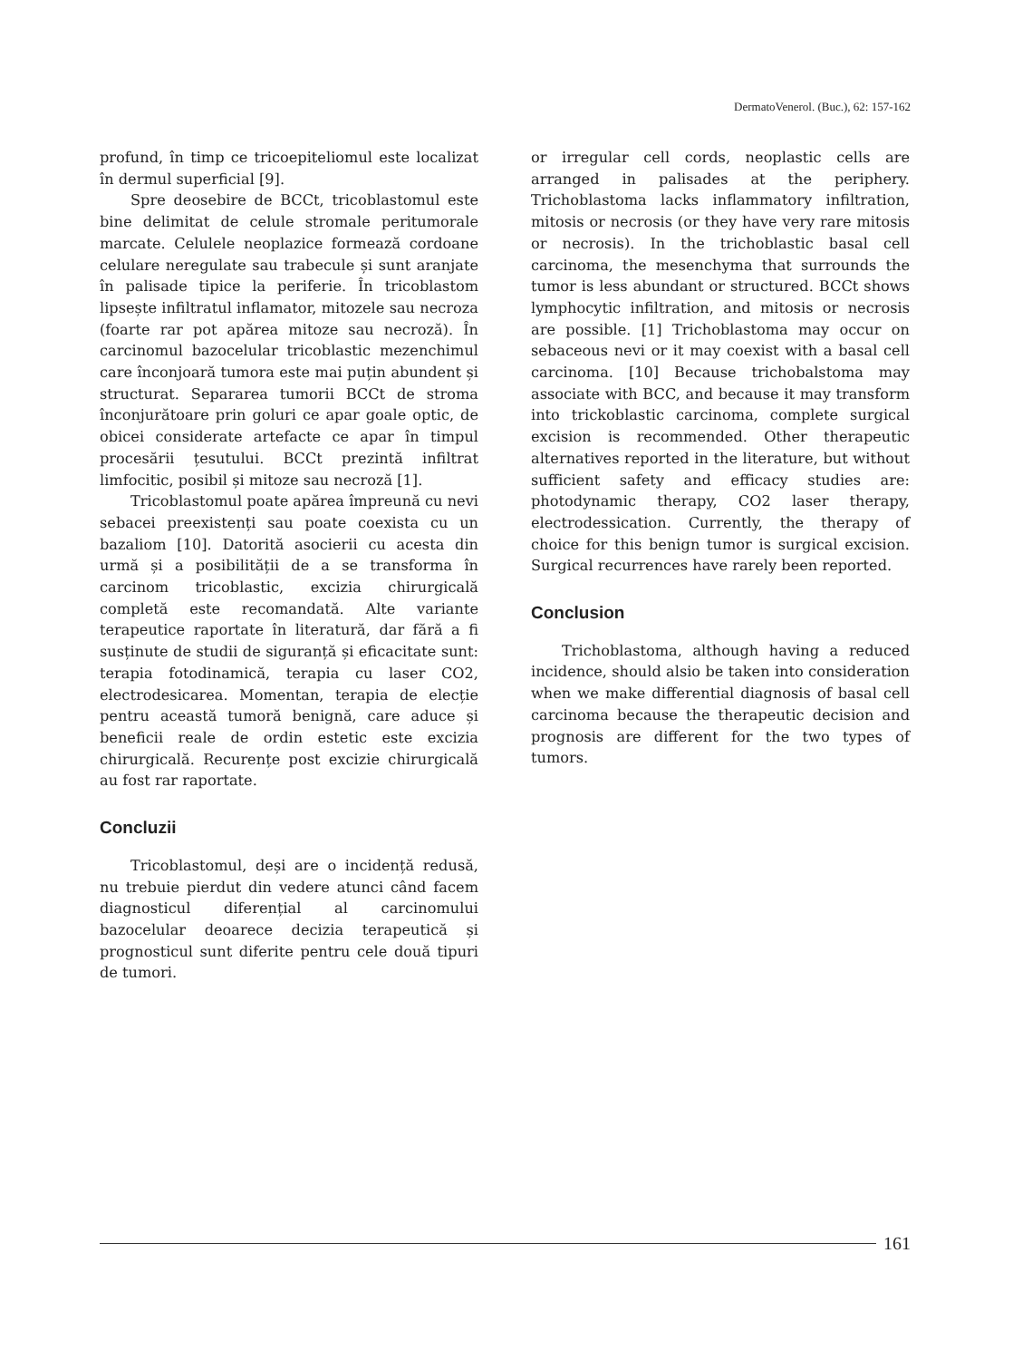DermatoVenerol. (Buc.), 62: 157-162
profund, în timp ce tricoepiteliomul este localizat în dermul superficial [9].
Spre deosebire de BCCt, tricoblastomul este bine delimitat de celule stromale peritumorale marcate. Celulele neoplazice formează cordoane celulare neregulate sau trabecule și sunt aranjate în palisade tipice la periferie. În tricoblastom lipsește infiltratul inflamator, mitozele sau necroza (foarte rar pot apărea mitoze sau necroză). În carcinomul bazocelular tricoblastic mezenchimul care înconjoară tumora este mai puțin abundent și structurat. Separarea tumorii BCCt de stroma înconjurătoare prin goluri ce apar goale optic, de obicei considerate artefacte ce apar în timpul procesării țesutului. BCCt prezintă infiltrat limfocitic, posibil și mitoze sau necroză [1].
Tricoblastomul poate apărea împreună cu nevi sebacei preexistenți sau poate coexista cu un bazaliom [10]. Datorită asocierii cu acesta din urmă și a posibilității de a se transforma în carcinom tricoblastic, excizia chirurgicală completă este recomandată. Alte variante terapeutice raportate în literatură, dar fără a fi susținute de studii de siguranță și eficacitate sunt: terapia fotodinamică, terapia cu laser CO2, electrodesicarea. Momentan, terapia de elecție pentru această tumoră benignă, care aduce și beneficii reale de ordin estetic este excizia chirurgicală. Recurențe post excizie chirurgicală au fost rar raportate.
Concluzii
Tricoblastomul, deși are o incidență redusă, nu trebuie pierdut din vedere atunci când facem diagnosticul diferențial al carcinomului bazocelular deoarece decizia terapeutică și prognosticul sunt diferite pentru cele două tipuri de tumori.
or irregular cell cords, neoplastic cells are arranged in palisades at the periphery. Trichoblastoma lacks inflammatory infiltration, mitosis or necrosis (or they have very rare mitosis or necrosis). In the trichoblastic basal cell carcinoma, the mesenchyma that surrounds the tumor is less abundant or structured. BCCt shows lymphocytic infiltration, and mitosis or necrosis are possible. [1] Trichoblastoma may occur on sebaceous nevi or it may coexist with a basal cell carcinoma. [10] Because trichobalstoma may associate with BCC, and because it may transform into trickoblastic carcinoma, complete surgical excision is recommended. Other therapeutic alternatives reported in the literature, but without sufficient safety and efficacy studies are: photodynamic therapy, CO2 laser therapy, electrodessication. Currently, the therapy of choice for this benign tumor is surgical excision. Surgical recurrences have rarely been reported.
Conclusion
Trichoblastoma, although having a reduced incidence, should alsio be taken into consideration when we make differential diagnosis of basal cell carcinoma because the therapeutic decision and prognosis are different for the two types of tumors.
161